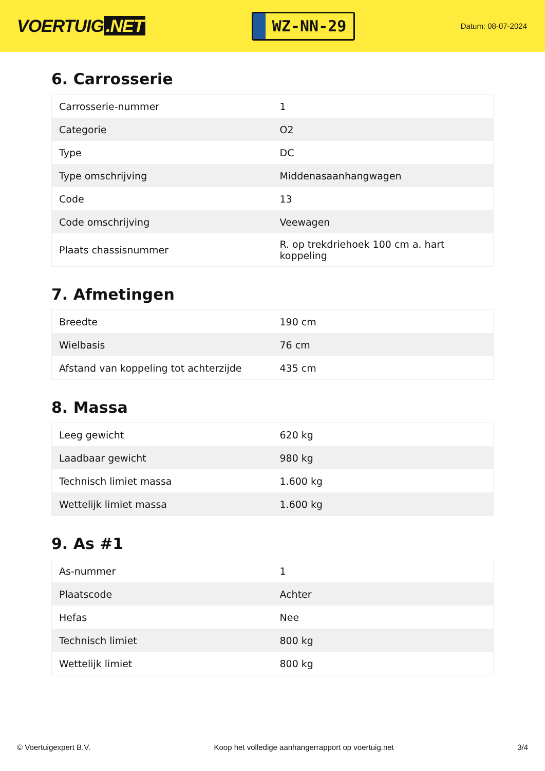VOERTUIG.NET
WZ-NN-29
Datum: 08-07-2024
6. Carrosserie
| Carrosserie-nummer | 1 |
| Categorie | O2 |
| Type | DC |
| Type omschrijving | Middenasaanhangwagen |
| Code | 13 |
| Code omschrijving | Veewagen |
| Plaats chassisnummer | R. op trekdriehoek 100 cm a. hart koppeling |
7. Afmetingen
| Breedte | 190 cm |
| Wielbasis | 76 cm |
| Afstand van koppeling tot achterzijde | 435 cm |
8. Massa
| Leeg gewicht | 620 kg |
| Laadbaar gewicht | 980 kg |
| Technisch limiet massa | 1.600 kg |
| Wettelijk limiet massa | 1.600 kg |
9. As #1
| As-nummer | 1 |
| Plaatscode | Achter |
| Hefas | Nee |
| Technisch limiet | 800 kg |
| Wettelijk limiet | 800 kg |
© Voertuigexpert B.V. Koop het volledige aanhangerrapport op voertuig.net 3/4